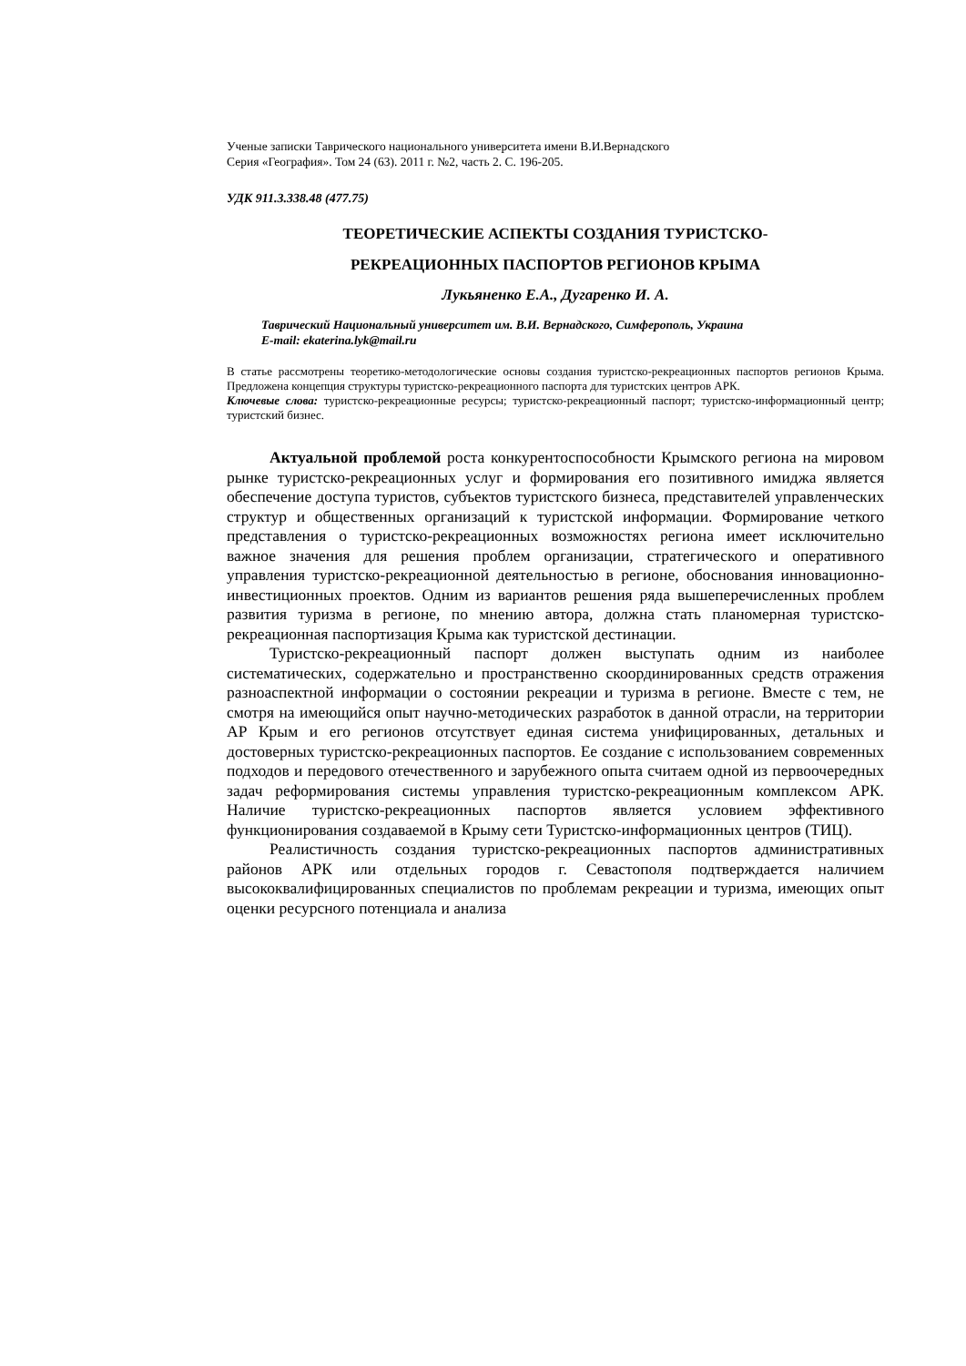Ученые записки Таврического национального университета имени В.И.Вернадского
Серия «География». Том 24 (63). 2011 г. №2, часть 2. С. 196-205.
УДК 911.3.338.48 (477.75)
ТЕОРЕТИЧЕСКИЕ АСПЕКТЫ СОЗДАНИЯ ТУРИСТСКО-
РЕКРЕАЦИОННЫХ ПАСПОРТОВ РЕГИОНОВ КРЫМА
Лукьяненко Е.А., Дугаренко И. А.
Таврический Национальный университет им. В.И. Вернадского, Симферополь, Украина
E-mail: ekaterina.lyk@mail.ru
В статье рассмотрены теоретико-методологические основы создания туристско-рекреационных паспортов регионов Крыма. Предложена концепция структуры туристско-рекреационного паспорта для туристских центров АРК.
Ключевые слова: туристско-рекреационные ресурсы; туристско-рекреационный паспорт; туристско-информационный центр; туристский бизнес.
Актуальной проблемой роста конкурентоспособности Крымского региона на мировом рынке туристско-рекреационных услуг и формирования его позитивного имиджа является обеспечение доступа туристов, субъектов туристского бизнеса, представителей управленческих структур и общественных организаций к туристской информации. Формирование четкого представления о туристско-рекреационных возможностях региона имеет исключительно важное значения для решения проблем организации, стратегического и оперативного управления туристско-рекреационной деятельностью в регионе, обоснования инновационно-инвестиционных проектов. Одним из вариантов решения ряда вышеперечисленных проблем развития туризма в регионе, по мнению автора, должна стать планомерная туристско-рекреационная паспортизация Крыма как туристской дестинации.
Туристско-рекреационный паспорт должен выступать одним из наиболее систематических, содержательно и пространственно скоординированных средств отражения разноаспектной информации о состоянии рекреации и туризма в регионе. Вместе с тем, не смотря на имеющийся опыт научно-методических разработок в данной отрасли, на территории АР Крым и его регионов отсутствует единая система унифицированных, детальных и достоверных туристско-рекреационных паспортов. Ее создание с использованием современных подходов и передового отечественного и зарубежного опыта считаем одной из первоочередных задач реформирования системы управления туристско-рекреационным комплексом АРК. Наличие туристско-рекреационных паспортов является условием эффективного функционирования создаваемой в Крыму сети Туристско-информационных центров (ТИЦ).
Реалистичность создания туристско-рекреационных паспортов административных районов АРК или отдельных городов г. Севастополя подтверждается наличием высококвалифицированных специалистов по проблемам рекреации и туризма, имеющих опыт оценки ресурсного потенциала и анализа